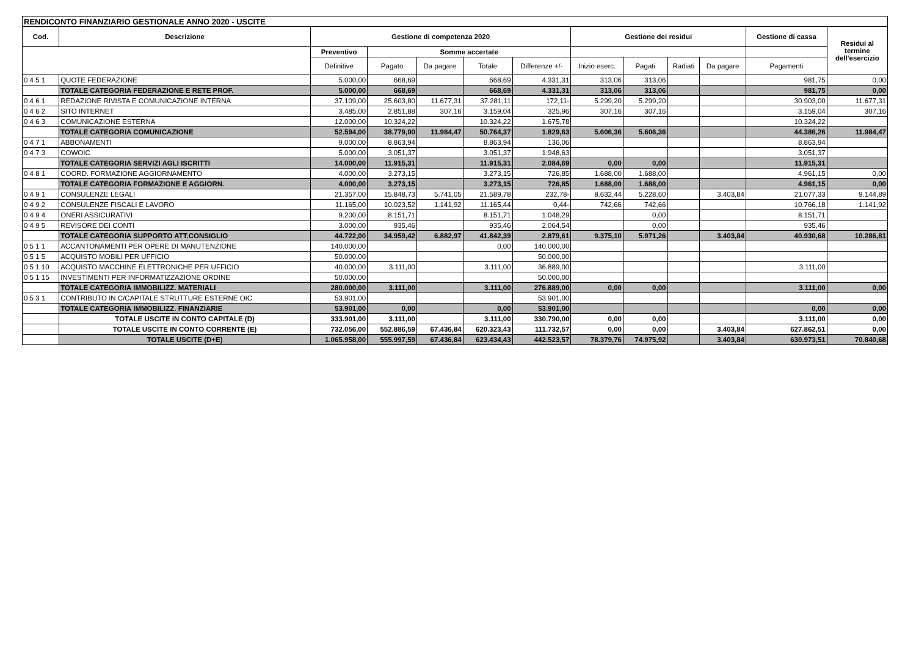| RENDICONTO FINANZIARIO GESTIONALE ANNO 2020 - USCITE | | | | | | | | | | | | |
| --- | --- | --- | --- | --- | --- | --- | --- | --- | --- | --- | --- | --- |
| Cod. | Descrizione | Gestione di competenza 2020 | | | | | Gestione dei residui | | | | Gestione di cassa | Residui al termine dell'esercizio |
| | | Preventivo | Somme accertate | | | | | | | | | |
| | | Definitive | Pagato | Da pagare | Totale | Differenze +/- | Inizio eserc. | Pagati | Radiati | Da pagare | Pagamenti | |
| 0 4 5 1 | QUOTE FEDERAZIONE | 5.000,00 | 668,69 | | 668,69 | 4.331,31 | 313,06 | 313,06 | | | 981,75 | 0,00 |
| | TOTALE CATEGORIA FEDERAZIONE E RETE PROF. | 5.000,00 | 668,69 | | 668,69 | 4.331,31 | 313,06 | 313,06 | | | 981,75 | 0,00 |
| 0 4 6 1 | REDAZIONE RIVISTA E COMUNICAZIONE INTERNA | 37.109,00 | 25.603,80 | 11.677,31 | 37.281,11 | 172,11- | 5.299,20 | 5.299,20 | | | 30.903,00 | 11.677,31 |
| 0 4 6 2 | SITO INTERNET | 3.485,00 | 2.851,88 | 307,16 | 3.159,04 | 325,96 | 307,16 | 307,16 | | | 3.159,04 | 307,16 |
| 0 4 6 3 | COMUNICAZIONE ESTERNA | 12.000,00 | 10.324,22 | | 10.324,22 | 1.675,78 | | | | | 10.324,22 | |
| | TOTALE CATEGORIA COMUNICAZIONE | 52.594,00 | 38.779,90 | 11.984,47 | 50.764,37 | 1.829,63 | 5.606,36 | 5.606,36 | | | 44.386,26 | 11.984,47 |
| 0 4 7 1 | ABBONAMENTI | 9.000,00 | 8.863,94 | | 8.863,94 | 136,06 | | | | | 8.863,94 | |
| 0 4 7 3 | COWOIC | 5.000,00 | 3.051,37 | | 3.051,37 | 1.948,63 | | | | | 3.051,37 | |
| | TOTALE CATEGORIA SERVIZI AGLI ISCRITTI | 14.000,00 | 11.915,31 | | 11.915,31 | 2.084,69 | 0,00 | 0,00 | | | 11.915,31 | |
| 0 4 8 1 | COORD. FORMAZIONE AGGIORNAMENTO | 4.000,00 | 3.273,15 | | 3.273,15 | 726,85 | 1.688,00 | 1.688,00 | | | 4.961,15 | 0,00 |
| | TOTALE CATEGORIA FORMAZIONE E AGGIORN. | 4.000,00 | 3.273,15 | | 3.273,15 | 726,85 | 1.688,00 | 1.688,00 | | | 4.961,15 | 0,00 |
| 0 4 9 1 | CONSULENZE LEGALI | 21.357,00 | 15.848,73 | 5.741,05 | 21.589,78 | 232,78- | 8.632,44 | 5.228,60 | | 3.403,84 | 21.077,33 | 9.144,89 |
| 0 4 9 2 | CONSULENZE FISCALI E LAVORO | 11.165,00 | 10.023,52 | 1.141,92 | 11.165,44 | 0,44- | 742,66 | 742,66 | | | 10.766,18 | 1.141,92 |
| 0 4 9 4 | ONERI ASSICURATIVI | 9.200,00 | 8.151,71 | | 8.151,71 | 1.048,29 | | 0,00 | | | 8.151,71 | |
| 0 4 9 5 | REVISORE DEI CONTI | 3.000,00 | 935,46 | | 935,46 | 2.064,54 | | 0,00 | | | 935,46 | |
| | TOTALE CATEGORIA SUPPORTO ATT.CONSIGLIO | 44.722,00 | 34.959,42 | 6.882,97 | 41.842,39 | 2.879,61 | 9.375,10 | 5.971,26 | | 3.403,84 | 40.930,68 | 10.286,81 |
| 0 5 1 1 | ACCANTONAMENTI PER OPERE DI MANUTENZIONE | 140.000,00 | | | 0,00 | 140.000,00 | | | | | | |
| 0 5 1 5 | ACQUISTO MOBILI PER UFFICIO | 50.000,00 | | | | 50.000,00 | | | | | | |
| 0 5 1 10 | ACQUISTO MACCHINE ELETTRONICHE PER UFFICIO | 40.000,00 | 3.111,00 | | 3.111,00 | 36.889,00 | | | | | 3.111,00 | |
| 0 5 1 15 | INVESTIMENTI PER INFORMATIZZAZIONE ORDINE | 50.000,00 | | | | 50.000,00 | | | | | | |
| | TOTALE CATEGORIA IMMOBILIZZ. MATERIALI | 280.000,00 | 3.111,00 | | 3.111,00 | 276.889,00 | 0,00 | 0,00 | | | 3.111,00 | 0,00 |
| 0 5 3 1 | CONTRIBUTO IN C/CAPITALE STRUTTURE ESTERNE OIC | 53.901,00 | | | | 53.901,00 | | | | | | |
| | TOTALE CATEGORIA IMMOBILIZZ. FINANZIARIE | 53.901,00 | 0,00 | | 0,00 | 53.901,00 | | | | | 0,00 | 0,00 |
| | TOTALE USCITE IN CONTO CAPITALE (D) | 333.901,00 | 3.111,00 | | 3.111,00 | 330.790,00 | 0,00 | 0,00 | | | 3.111,00 | 0,00 |
| | TOTALE USCITE IN CONTO CORRENTE (E) | 732.056,00 | 552.886,59 | 67.436,84 | 620.323,43 | 111.732,57 | 0,00 | 0,00 | | 3.403,84 | 627.862,51 | 0,00 |
| | TOTALE USCITE (D+E) | 1.065.958,00 | 555.997,59 | 67.436,84 | 623.434,43 | 442.523,57 | 78.379,76 | 74.975,92 | | 3.403,84 | 630.973,51 | 70.840,68 |